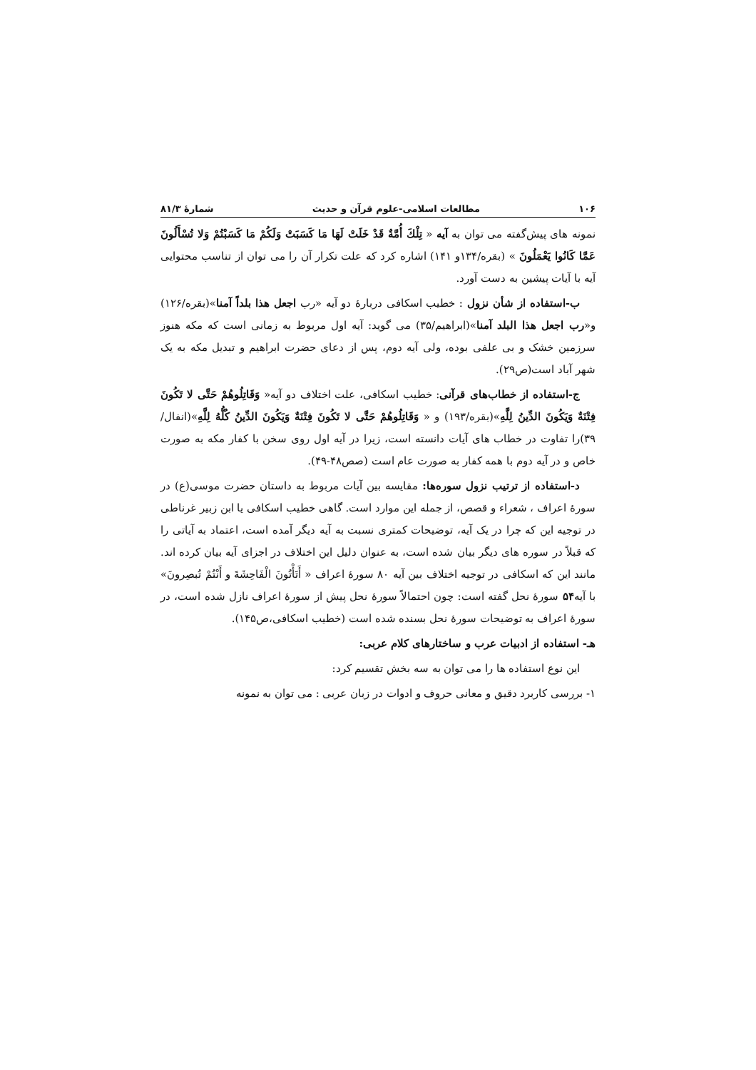۱۰۶ مطالعات اسلامی-علوم قرآن و حدیث شمارهٔ ۸۱/۳
نمونه های پیش‌گفته می توان به آیه « تِلْكَ أُمَّةٌ قَدْ خَلَتْ لَهَا مَا كَسَبَتْ وَلَكُمْ مَا كَسَبْتُمْ وَلا تُسْأَلُونَ عَمَّا كَانُوا يَعْمَلُونَ » (بقره/۱۳۴و ۱۴۱) اشاره کرد که علت تکرار آن را می توان از تناسب محتوایی آیه با آیات پیشین به دست آورد.
ب-استفاده از شأن نزول : خطیب اسکافی دربارهٔ دو آیه «رب اجعل هذا بلداً آمنا»(بقره/۱۲۶) و«رب اجعل هذا البلد آمنا»(ابراهیم/۳۵) می گوید: آیه اول مربوط به زمانی است که مکه هنوز سرزمین خشک و بی علفی بوده، ولی آیه دوم، پس از دعای حضرت ابراهیم و تبدیل مکه به یک شهر آباد است(ص۲۹).
ج-استفاده از خطاب‌های قرآنی: خطیب اسکافی، علت اختلاف دو آیه« وَقَاتِلُوهُمْ حَتَّى لا تَكُونَ فِتْنَةٌ وَيَكُونَ الدِّينُ لِلَّهِ»(بقره/۱۹۳) و « وَقَاتِلُوهُمْ حَتَّى لا تَكُونَ فِتْنَةٌ وَيَكُونَ الدِّينُ كُلُّهُ لِلَّهِ»(انفال/۳۹)را تفاوت در خطاب های آیات دانسته است، زیرا در آیه اول روی سخن با کفار مکه به صورت خاص و در آیه دوم با همه کفار به صورت عام است (صص۴۸-۴۹).
د-استفاده از ترتیب نزول سوره‌ها: مقایسه بین آیات مربوط به داستان حضرت موسی(ع) در سورهٔ اعراف ، شعراء و قصص، از جمله این موارد است. گاهی خطیب اسکافی یا ابن زبیر غرناطی در توجیه این که چرا در یک آیه، توضیحات کمتری نسبت به آیه دیگر آمده است، اعتماد به آیاتی را که قبلاً در سوره های دیگر بیان شده است، به عنوان دلیل این اختلاف در اجزای آیه بیان کرده اند. مانند این که اسکافی در توجیه اختلاف بین آیه ۸۰ سورهٔ اعراف « أَتَأْتُونَ الْفَاحِشَةَ و أَنْتُمْ تُبصِرونَ» با آیه۵۴ سورهٔ نحل گفته است: چون احتمالاً سورهٔ نحل پیش از سورهٔ اعراف نازل شده است، در سورهٔ اعراف به توضیحات سورهٔ نحل بسنده شده است (خطیب اسکافی،ص۱۴۵).
هـ- استفاده از ادبیات عرب و ساختارهای کلام عربی:
این نوع استفاده ها را می توان به سه بخش تقسیم کرد:
۱- بررسی کاربرد دقیق و معانی حروف و ادوات در زبان عربی : می توان به نمونه